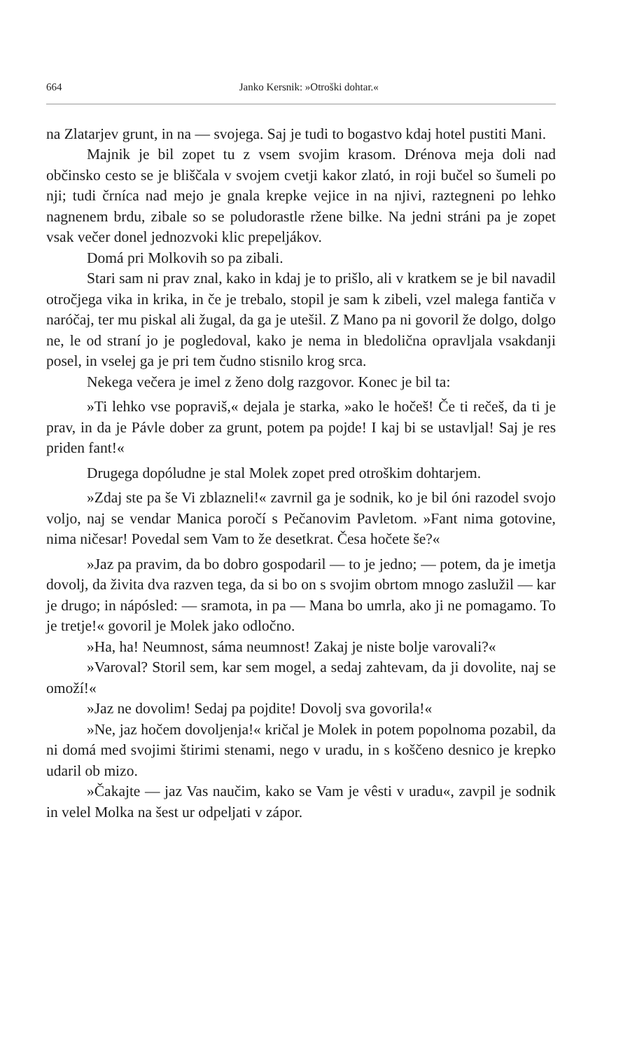664 Janko Kersnik: »Otroški dohtar.«
na Zlatarjev grunt, in na — svojega. Saj je tudi to bogastvo kdaj hotel pustiti Mani.
Majnik je bil zopet tu z vsem svojim krasom. Drénova meja doli nad občinsko cesto se je bliščala v svojem cvetji kakor zlató, in roji bučel so šumeli po nji; tudi črníca nad mejo je gnala krepke vejice in na njivi, raztegneni po lehko nagnenem brdu, zibale so se poludorastle ržene bilke. Na jedni stráni pa je zopet vsak večer donel jednozvoki klic prepeljákov.
Domá pri Molkovih so pa zibali.
Stari sam ni prav znal, kako in kdaj je to prišlo, ali v kratkem se je bil navadil otročjega vika in krika, in če je trebalo, stopil je sam k zibeli, vzel malega fantiča v naróčaj, ter mu piskal ali žugal, da ga je utešil. Z Mano pa ni govoril že dolgo, dolgo ne, le od straní jo je pogledoval, kako je nema in bledolična opravljala vsakdanji posel, in vselej ga je pri tem čudno stisnilo krog srca.
Nekega večera je imel z ženo dolg razgovor. Konec je bil ta:
»Ti lehko vse popraviš,« dejala je starka, »ako le hočeš! Če ti rečeš, da ti je prav, in da je Pávle dober za grunt, potem pa pojde! I kaj bi se ustavljal! Saj je res priden fant!«
Drugega dopóludne je stal Molek zopet pred otroškim dohtarjem.
»Zdaj ste pa še Vi zblazneli!« zavrnil ga je sodnik, ko je bil óni razodel svojo voljo, naj se vendar Manica poročí s Pečanovim Pavletom. »Fant nima gotovine, nima ničesar! Povedal sem Vam to že desetkrat. Česa hočete še?«
»Jaz pa pravim, da bo dobro gospodaril — to je jedno; — potem, da je imetja dovolj, da živita dva razven tega, da si bo on s svojim obrtom mnogo zaslužil — kar je drugo; in nápósled: — sramota, in pa — Mana bo umrla, ako ji ne pomagamo. To je tretje!« govoril je Molek jako odločno.
»Ha, ha! Neumnost, sáma neumnost! Zakaj je niste bolje varovali?«
»Varoval? Storil sem, kar sem mogel, a sedaj zahtevam, da ji dovolite, naj se omoží!«
»Jaz ne dovolim! Sedaj pa pojdite! Dovolj sva govorila!«
»Ne, jaz hočem dovoljenja!« kričal je Molek in potem popolnoma pozabil, da ni domá med svojimi štirimi stenami, nego v uradu, in s koščeno desnico je krepko udaril ob mizo.
»Čakajte — jaz Vas naučim, kako se Vam je vêsti v uradu«, zavpil je sodnik in velel Molka na šest ur odpeljati v zápor.